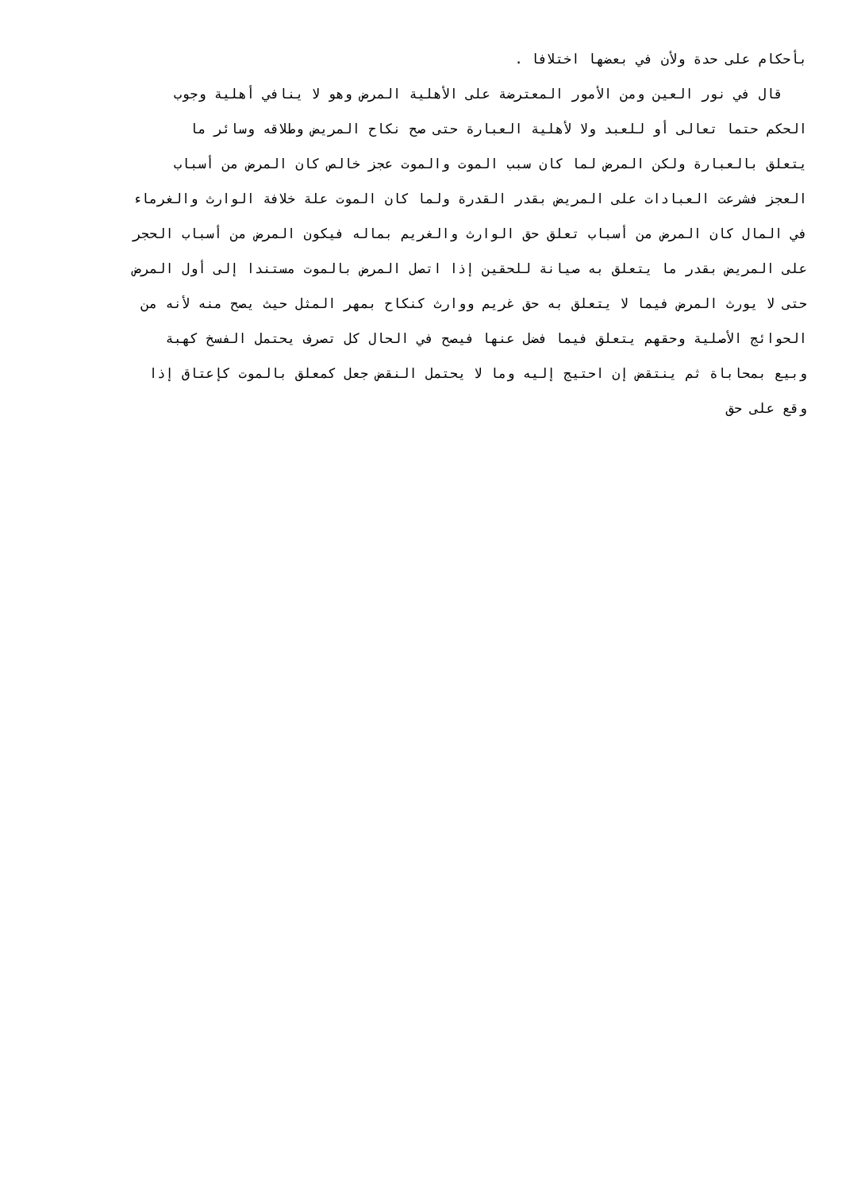بأحكام على حدة ولأن في بعضها اختلافا .
قال في نور العين ومن الأمور المعترضة على الأهلية المرض وهو لا ينافي أهلية وجوب
الحكم حتما تعالى أو للعبد ولا لأهلية العبارة حتى صح نكاح المريض وطلاقه وسائر ما
يتعلق بالعبارة ولكن المرض لما كان سبب الموت والموت عجز خالص كان المرض من أسباب
العجز فشرعت العبادات على المريض بقدر القدرة ولما كان الموت علة خلافة الوارث والغرماء
في المال كان المرض من أسباب تعلق حق الوارث والغريم بماله فيكون المرض من أسباب الحجر
على المريض بقدر ما يتعلق به صيانة للحقين إذا اتصل المرض بالموت مستندا إلى أول المرض
حتى لا يورث المرض فيما لا يتعلق به حق غريم ووارث كنكاح بمهر المثل حيث يصح منه لأنه من
الحوائج الأصلية وحقهم يتعلق فيما فضل عنها فيصح في الحال كل تصرف يحتمل الفسخ كهبة
وبيع بمحاباة ثم ينتقض إن احتيج إليه وما لا يحتمل النقض جعل كمعلق بالموت كإعتاق إذا
وقع على حق